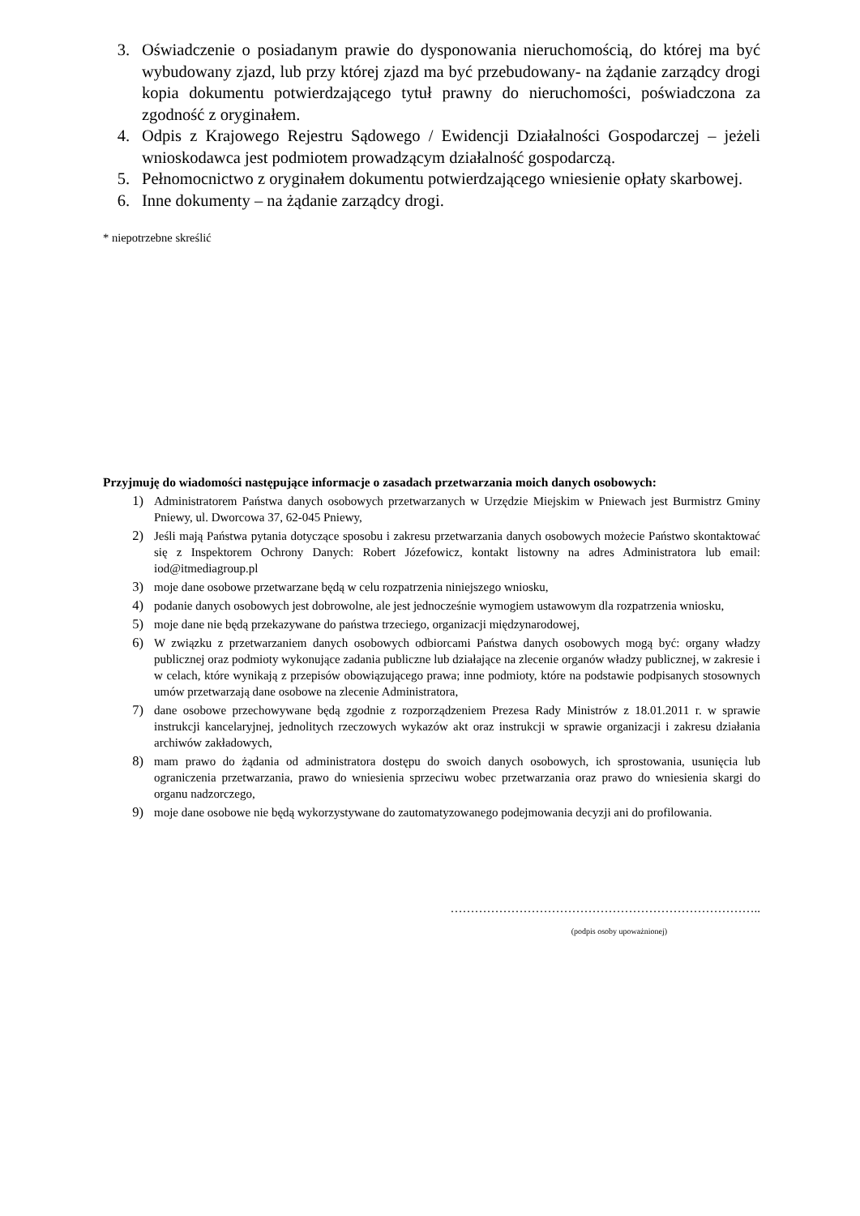3. Oświadczenie o posiadanym prawie do dysponowania nieruchomością, do której ma być wybudowany zjazd, lub przy której zjazd ma być przebudowany- na żądanie zarządcy drogi kopia dokumentu potwierdzającego tytuł prawny do nieruchomości, poświadczona za zgodność z oryginałem.
4. Odpis z Krajowego Rejestru Sądowego / Ewidencji Działalności Gospodarczej – jeżeli wnioskodawca jest podmiotem prowadzącym działalność gospodarczą.
5. Pełnomocnictwo z oryginałem dokumentu potwierdzającego wniesienie opłaty skarbowej.
6. Inne dokumenty – na żądanie zarządcy drogi.
* niepotrzebne skreślić
Przyjmuję do wiadomości następujące informacje o zasadach przetwarzania moich danych osobowych:
1) Administratorem Państwa danych osobowych przetwarzanych w Urzędzie Miejskim w Pniewach jest Burmistrz Gminy Pniewy, ul. Dworcowa 37, 62-045 Pniewy,
2) Jeśli mają Państwa pytania dotyczące sposobu i zakresu przetwarzania danych osobowych możecie Państwo skontaktować się z Inspektorem Ochrony Danych: Robert Józefowicz, kontakt listowny na adres Administratora lub email: iod@itmediagroup.pl
3) moje dane osobowe przetwarzane będą w celu rozpatrzenia niniejszego wniosku,
4) podanie danych osobowych jest dobrowolne, ale jest jednocześnie wymogiem ustawowym dla rozpatrzenia wniosku,
5) moje dane nie będą przekazywane do państwa trzeciego, organizacji międzynarodowej,
6) W związku z przetwarzaniem danych osobowych odbiorcami Państwa danych osobowych mogą być: organy władzy publicznej oraz podmioty wykonujące zadania publiczne lub działające na zlecenie organów władzy publicznej, w zakresie i w celach, które wynikają z przepisów obowiązującego prawa; inne podmioty, które na podstawie podpisanych stosownych umów przetwarzają dane osobowe na zlecenie Administratora,
7) dane osobowe przechowywane będą zgodnie z rozporządzeniem Prezesa Rady Ministrów z 18.01.2011 r. w sprawie instrukcji kancelaryjnej, jednolitych rzeczowych wykazów akt oraz instrukcji w sprawie organizacji i zakresu działania archiwów zakładowych,
8) mam prawo do żądania od administratora dostępu do swoich danych osobowych, ich sprostowania, usunięcia lub ograniczenia przetwarzania, prawo do wniesienia sprzeciwu wobec przetwarzania oraz prawo do wniesienia skargi do organu nadzorczego,
9) moje dane osobowe nie będą wykorzystywane do zautomatyzowanego podejmowania decyzji ani do profilowania.
…………………………………………………………………..
(podpis osoby upoważnionej)